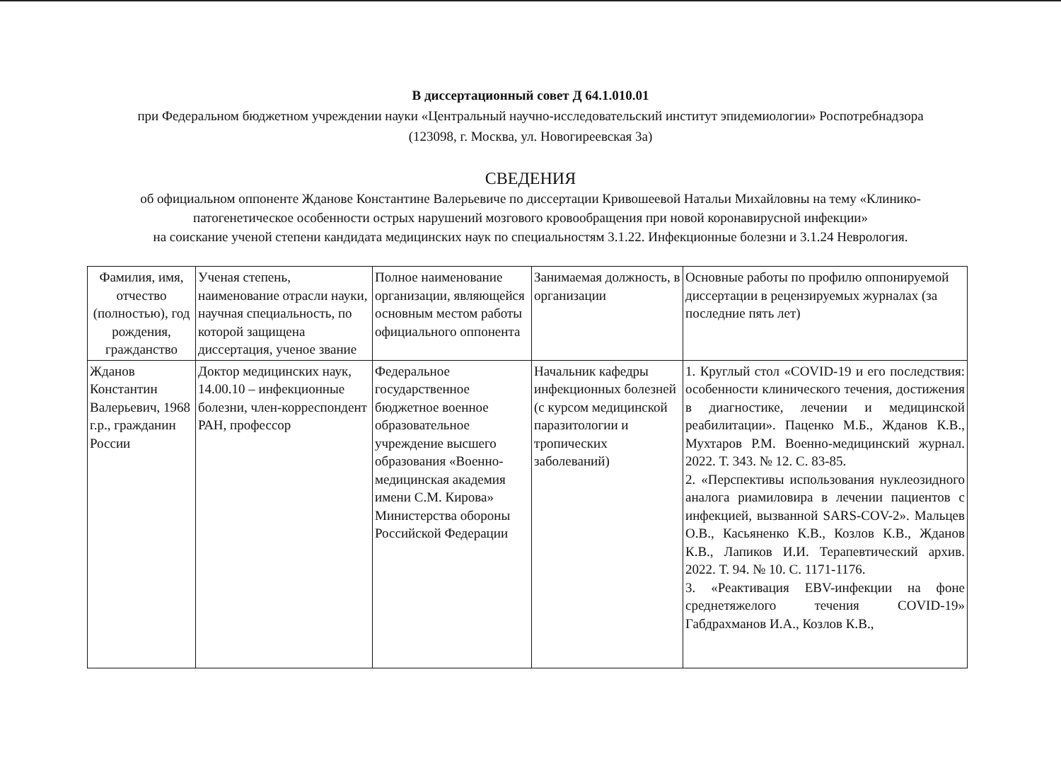В диссертационный совет Д 64.1.010.01
при Федеральном бюджетном учреждении науки «Центральный научно-исследовательский институт эпидемиологии» Роспотребнадзора
(123098, г. Москва, ул. Новогиреевская 3а)
СВЕДЕНИЯ
об официальном оппоненте Жданове Константине Валерьевиче по диссертации Кривошеевой Натальи Михайловны на тему «Клинико-патогенетическое особенности острых нарушений мозгового кровообращения при новой коронавирусной инфекции»
на соискание ученой степени кандидата медицинских наук по специальностям 3.1.22. Инфекционные болезни и 3.1.24 Неврология.
| Фамилия, имя, отчество (полностью), год рождения, гражданство | Ученая степень, наименование отрасли науки, научная специальность, по которой защищена диссертация, ученое звание | Полное наименование организации, являющейся основным местом работы официального оппонента | Занимаемая должность, в организации | Основные работы по профилю оппонируемой диссертации в рецензируемых журналах (за последние пять лет) |
| --- | --- | --- | --- | --- |
| Жданов Константин Валерьевич, 1968 г.р., гражданин России | Доктор медицинских наук, 14.00.10 – инфекционные болезни, член-корреспондент РАН, профессор | Федеральное государственное бюджетное военное образовательное учреждение высшего образования «Военно-медицинская академия имени С.М. Кирова» Министерства обороны Российской Федерации | Начальник кафедры инфекционных болезней (с курсом медицинской паразитологии и тропических заболеваний) | 1. Круглый стол «COVID-19 и его последствия: особенности клинического течения, достижения в диагностике, лечении и медицинской реабилитации». Паценко М.Б., Жданов К.В., Мухтаров Р.М. Военно-медицинский журнал. 2022. Т. 343. № 12. С. 83-85. 2. «Перспективы использования нуклеозидного аналога риамиловира в лечении пациентов с инфекцией, вызванной SARS-COV-2». Мальцев О.В., Касьяненко К.В., Козлов К.В., Жданов К.В., Лапиков И.И. Терапевтический архив. 2022. Т. 94. № 10. С. 1171-1176. 3. «Реактивация EBV-инфекции на фоне среднетяжелого течения COVID-19» Габдрахманов И.А., Козлов К.В., |